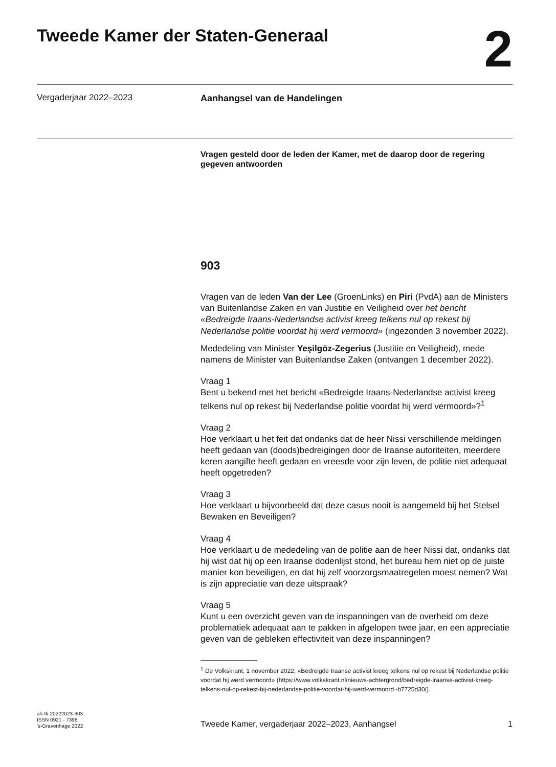Tweede Kamer der Staten-Generaal
2
Vergaderjaar 2022–2023
Aanhangsel van de Handelingen
Vragen gesteld door de leden der Kamer, met de daarop door de regering gegeven antwoorden
903
Vragen van de leden Van der Lee (GroenLinks) en Piri (PvdA) aan de Ministers van Buitenlandse Zaken en van Justitie en Veiligheid over het bericht «Bedreigde Iraans-Nederlandse activist kreeg telkens nul op rekest bij Nederlandse politie voordat hij werd vermoord» (ingezonden 3 november 2022).
Mededeling van Minister Yeşilgöz-Zegerius (Justitie en Veiligheid), mede namens de Minister van Buitenlandse Zaken (ontvangen 1 december 2022).
Vraag 1
Bent u bekend met het bericht «Bedreigde Iraans-Nederlandse activist kreeg telkens nul op rekest bij Nederlandse politie voordat hij werd vermoord»?<sup>1</sup>
Vraag 2
Hoe verklaart u het feit dat ondanks dat de heer Nissi verschillende meldingen heeft gedaan van (doods)bedreigingen door de Iraanse autoriteiten, meerdere keren aangifte heeft gedaan en vreesde voor zijn leven, de politie niet adequaat heeft opgetreden?
Vraag 3
Hoe verklaart u bijvoorbeeld dat deze casus nooit is aangemeld bij het Stelsel Bewaken en Beveiligen?
Vraag 4
Hoe verklaart u de mededeling van de politie aan de heer Nissi dat, ondanks dat hij wist dat hij op een Iraanse dodenlijst stond, het bureau hem niet op de juiste manier kon beveiligen, en dat hij zelf voorzorgsmaatregelen moest nemen? Wat is zijn appreciatie van deze uitspraak?
Vraag 5
Kunt u een overzicht geven van de inspanningen van de overheid om deze problematiek adequaat aan te pakken in afgelopen twee jaar, en een appreciatie geven van de gebleken effectiviteit van deze inspanningen?
<sup>1</sup> De Volkskrant, 1 november 2022, «Bedreigde Iraanse activist kreeg telkens nul op rekest bij Nederlandse politie voordat hij werd vermoord» (https://www.volkskrant.nl/nieuws-achtergrond/bedreigde-iraanse-activist-kreeg-telkens-nul-op-rekest-bij-nederlandse-politie-voordat-hij-werd-vermoord~b7725d30/).
ah-tk-20222023-903
ISSN 0921 - 7398
's-Gravenhage 2022
Tweede Kamer, vergaderjaar 2022–2023, Aanhangsel 1